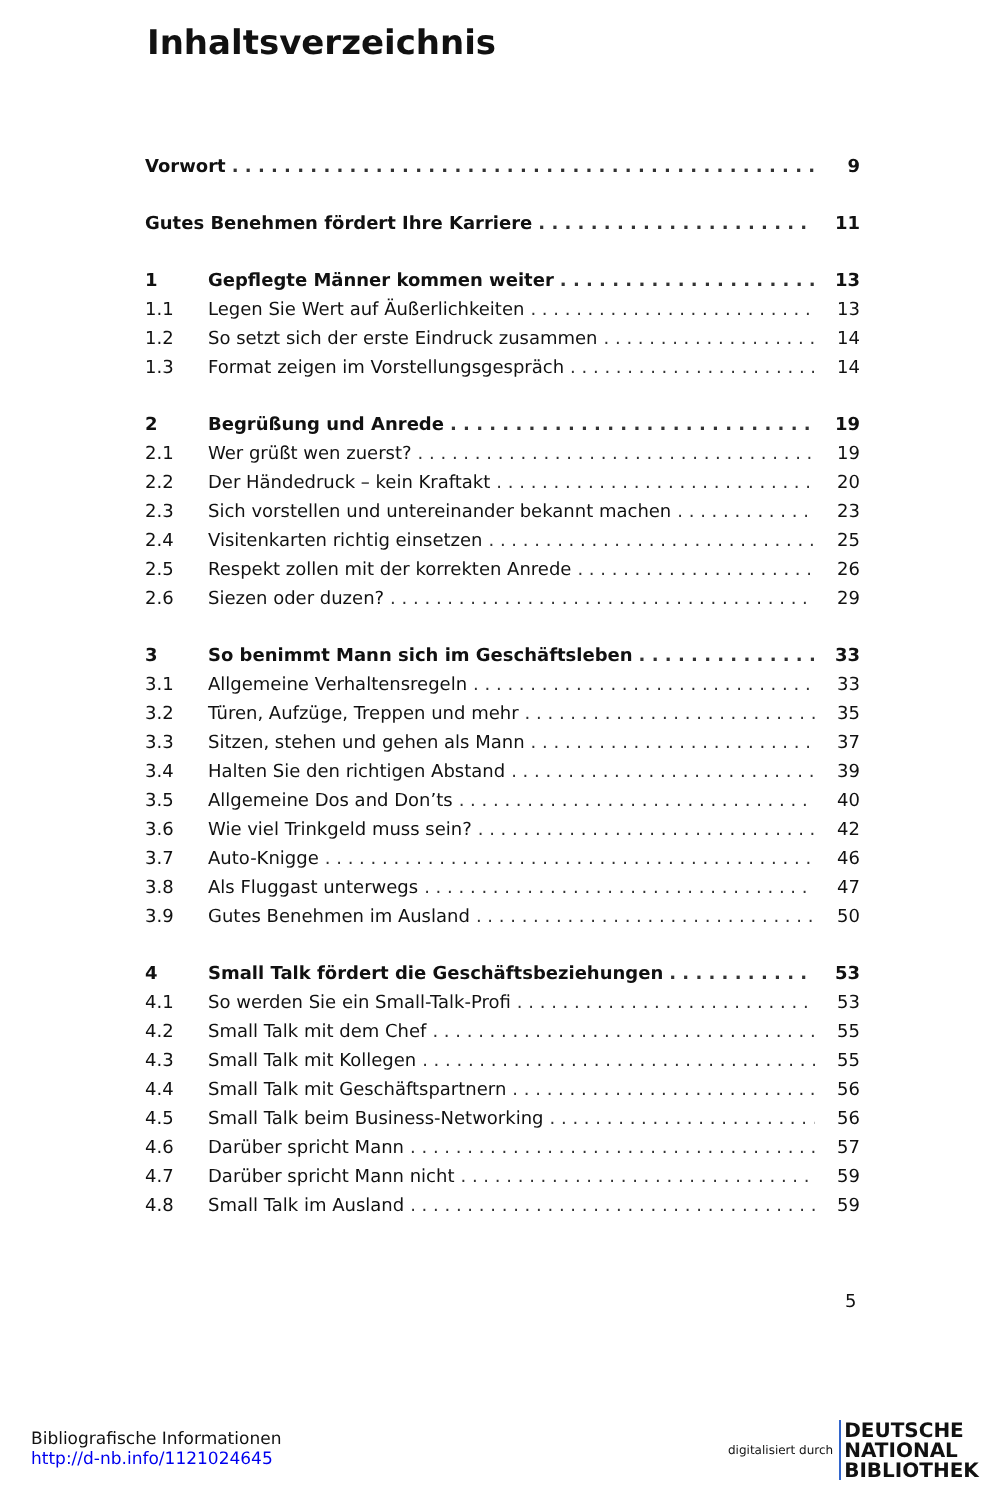Inhaltsverzeichnis
Vorwort 9
Gutes Benehmen fördert Ihre Karriere 11
1 Gepflegte Männer kommen weiter 13
1.1 Legen Sie Wert auf Äußerlichkeiten 13
1.2 So setzt sich der erste Eindruck zusammen 14
1.3 Format zeigen im Vorstellungsgespräch 14
2 Begrüßung und Anrede 19
2.1 Wer grüßt wen zuerst? 19
2.2 Der Händedruck – kein Kraftakt 20
2.3 Sich vorstellen und untereinander bekannt machen 23
2.4 Visitenkarten richtig einsetzen 25
2.5 Respekt zollen mit der korrekten Anrede 26
2.6 Siezen oder duzen? 29
3 So benimmt Mann sich im Geschäftsleben 33
3.1 Allgemeine Verhaltensregeln 33
3.2 Türen, Aufzüge, Treppen und mehr 35
3.3 Sitzen, stehen und gehen als Mann 37
3.4 Halten Sie den richtigen Abstand 39
3.5 Allgemeine Dos and Don’ts 40
3.6 Wie viel Trinkgeld muss sein? 42
3.7 Auto-Knigge 46
3.8 Als Fluggast unterwegs 47
3.9 Gutes Benehmen im Ausland 50
4 Small Talk fördert die Geschäftsbeziehungen 53
4.1 So werden Sie ein Small-Talk-Profi 53
4.2 Small Talk mit dem Chef 55
4.3 Small Talk mit Kollegen 55
4.4 Small Talk mit Geschäftspartnern 56
4.5 Small Talk beim Business-Networking 56
4.6 Darüber spricht Mann 57
4.7 Darüber spricht Mann nicht 59
4.8 Small Talk im Ausland 59
5
Bibliografische Informationen
http://d-nb.info/1121024645
digitalisiert durch
DEUTSCHE
NATIONAL
BIBLIOTHEK